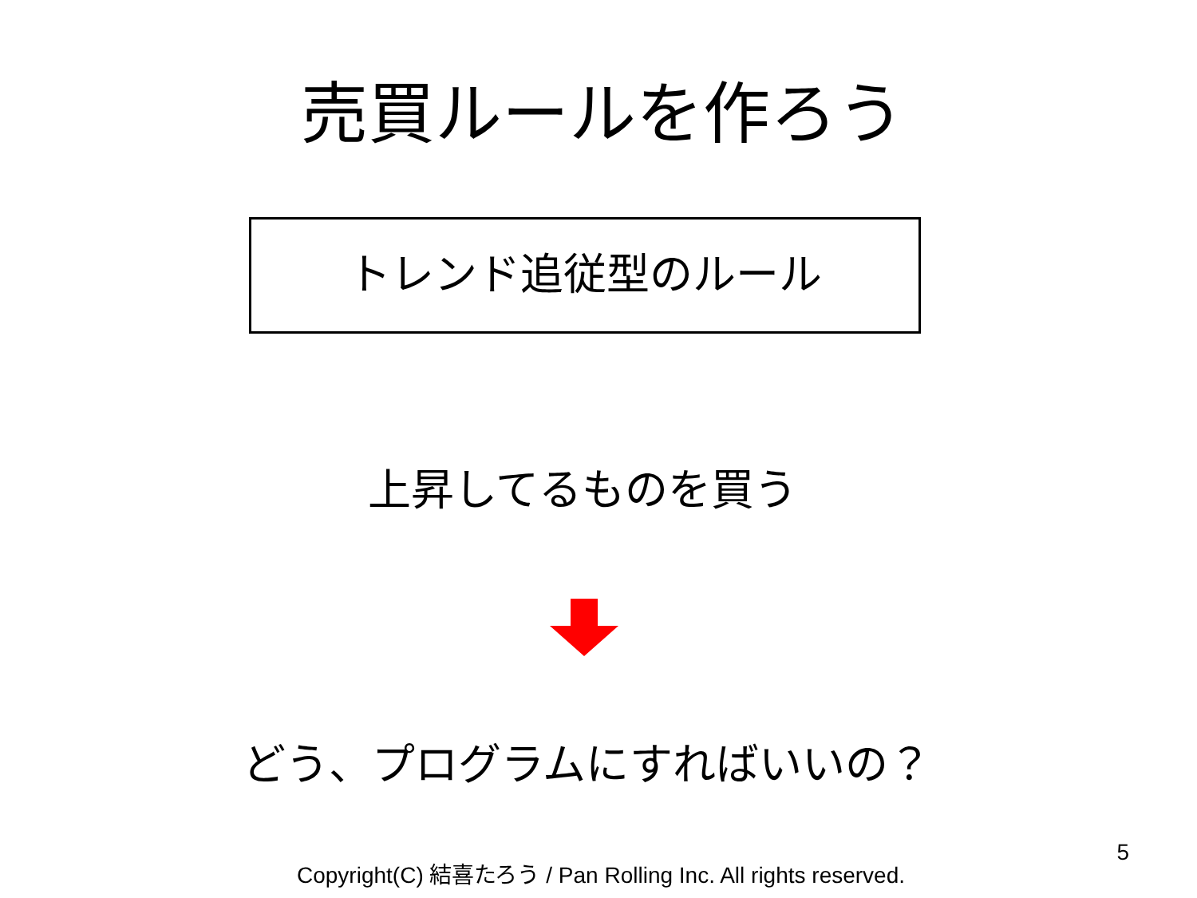売買ルールを作ろう
トレンド追従型のルール
上昇してるものを買う
どう、プログラムにすればいいの？
Copyright(C) 結喜たろう / Pan Rolling Inc. All rights reserved.
5